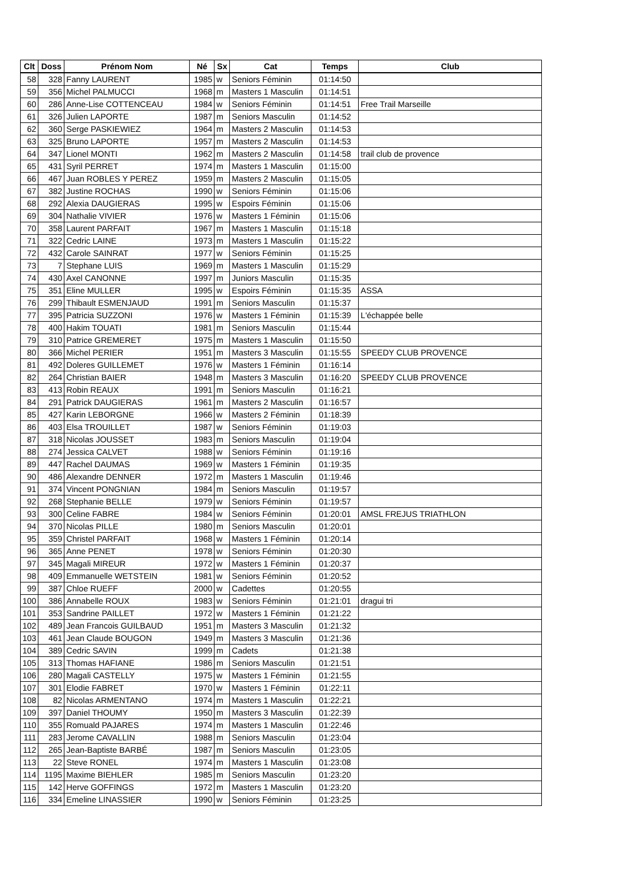| Clt | Doss | Prénom Nom | Né | Sx | Cat | Temps | Club |
| --- | --- | --- | --- | --- | --- | --- | --- |
| 58 | 328 | Fanny LAURENT | 1985 | w | Seniors Féminin | 01:14:50 | |
| 59 | 356 | Michel PALMUCCI | 1968 | m | Masters 1 Masculin | 01:14:51 | |
| 60 | 286 | Anne-Lise COTTENCEAU | 1984 | w | Seniors Féminin | 01:14:51 | Free Trail Marseille |
| 61 | 326 | Julien LAPORTE | 1987 | m | Seniors Masculin | 01:14:52 | |
| 62 | 360 | Serge PASKIEWIEZ | 1964 | m | Masters 2 Masculin | 01:14:53 | |
| 63 | 325 | Bruno LAPORTE | 1957 | m | Masters 2 Masculin | 01:14:53 | |
| 64 | 347 | Lionel MONTI | 1962 | m | Masters 2 Masculin | 01:14:58 | trail club de provence |
| 65 | 431 | Syril PERRET | 1974 | m | Masters 1 Masculin | 01:15:00 | |
| 66 | 467 | Juan ROBLES Y PEREZ | 1959 | m | Masters 2 Masculin | 01:15:05 | |
| 67 | 382 | Justine ROCHAS | 1990 | w | Seniors Féminin | 01:15:06 | |
| 68 | 292 | Alexia DAUGIERAS | 1995 | w | Espoirs Féminin | 01:15:06 | |
| 69 | 304 | Nathalie VIVIER | 1976 | w | Masters 1 Féminin | 01:15:06 | |
| 70 | 358 | Laurent PARFAIT | 1967 | m | Masters 1 Masculin | 01:15:18 | |
| 71 | 322 | Cedric LAINE | 1973 | m | Masters 1 Masculin | 01:15:22 | |
| 72 | 432 | Carole SAINRAT | 1977 | w | Seniors Féminin | 01:15:25 | |
| 73 | 7 | Stephane LUIS | 1969 | m | Masters 1 Masculin | 01:15:29 | |
| 74 | 430 | Axel CANONNE | 1997 | m | Juniors Masculin | 01:15:35 | |
| 75 | 351 | Eline MULLER | 1995 | w | Espoirs Féminin | 01:15:35 | ASSA |
| 76 | 299 | Thibault ESMENJAUD | 1991 | m | Seniors Masculin | 01:15:37 | |
| 77 | 395 | Patricia SUZZONI | 1976 | w | Masters 1 Féminin | 01:15:39 | L'échappée belle |
| 78 | 400 | Hakim TOUATI | 1981 | m | Seniors Masculin | 01:15:44 | |
| 79 | 310 | Patrice GREMERET | 1975 | m | Masters 1 Masculin | 01:15:50 | |
| 80 | 366 | Michel PERIER | 1951 | m | Masters 3 Masculin | 01:15:55 | SPEEDY CLUB PROVENCE |
| 81 | 492 | Doleres GUILLEMET | 1976 | w | Masters 1 Féminin | 01:16:14 | |
| 82 | 264 | Christian BAIER | 1948 | m | Masters 3 Masculin | 01:16:20 | SPEEDY CLUB PROVENCE |
| 83 | 413 | Robin REAUX | 1991 | m | Seniors Masculin | 01:16:21 | |
| 84 | 291 | Patrick DAUGIERAS | 1961 | m | Masters 2 Masculin | 01:16:57 | |
| 85 | 427 | Karin LEBORGNE | 1966 | w | Masters 2 Féminin | 01:18:39 | |
| 86 | 403 | Elsa TROUILLET | 1987 | w | Seniors Féminin | 01:19:03 | |
| 87 | 318 | Nicolas JOUSSET | 1983 | m | Seniors Masculin | 01:19:04 | |
| 88 | 274 | Jessica CALVET | 1988 | w | Seniors Féminin | 01:19:16 | |
| 89 | 447 | Rachel DAUMAS | 1969 | w | Masters 1 Féminin | 01:19:35 | |
| 90 | 486 | Alexandre DENNER | 1972 | m | Masters 1 Masculin | 01:19:46 | |
| 91 | 374 | Vincent PONGNIAN | 1984 | m | Seniors Masculin | 01:19:57 | |
| 92 | 268 | Stephanie BELLE | 1979 | w | Seniors Féminin | 01:19:57 | |
| 93 | 300 | Celine FABRE | 1984 | w | Seniors Féminin | 01:20:01 | AMSL FREJUS TRIATHLON |
| 94 | 370 | Nicolas PILLE | 1980 | m | Seniors Masculin | 01:20:01 | |
| 95 | 359 | Christel PARFAIT | 1968 | w | Masters 1 Féminin | 01:20:14 | |
| 96 | 365 | Anne PENET | 1978 | w | Seniors Féminin | 01:20:30 | |
| 97 | 345 | Magali MIREUR | 1972 | w | Masters 1 Féminin | 01:20:37 | |
| 98 | 409 | Emmanuelle WETSTEIN | 1981 | w | Seniors Féminin | 01:20:52 | |
| 99 | 387 | Chloe RUEFF | 2000 | w | Cadettes | 01:20:55 | |
| 100 | 386 | Annabelle ROUX | 1983 | w | Seniors Féminin | 01:21:01 | dragui tri |
| 101 | 353 | Sandrine PAILLET | 1972 | w | Masters 1 Féminin | 01:21:22 | |
| 102 | 489 | Jean Francois GUILBAUD | 1951 | m | Masters 3 Masculin | 01:21:32 | |
| 103 | 461 | Jean Claude BOUGON | 1949 | m | Masters 3 Masculin | 01:21:36 | |
| 104 | 389 | Cedric SAVIN | 1999 | m | Cadets | 01:21:38 | |
| 105 | 313 | Thomas HAFIANE | 1986 | m | Seniors Masculin | 01:21:51 | |
| 106 | 280 | Magali CASTELLY | 1975 | w | Masters 1 Féminin | 01:21:55 | |
| 107 | 301 | Elodie FABRET | 1970 | w | Masters 1 Féminin | 01:22:11 | |
| 108 | 82 | Nicolas ARMENTANO | 1974 | m | Masters 1 Masculin | 01:22:21 | |
| 109 | 397 | Daniel THOUMY | 1950 | m | Masters 3 Masculin | 01:22:39 | |
| 110 | 355 | Romuald PAJARES | 1974 | m | Masters 1 Masculin | 01:22:46 | |
| 111 | 283 | Jerome CAVALLIN | 1988 | m | Seniors Masculin | 01:23:04 | |
| 112 | 265 | Jean-Baptiste BARBÉ | 1987 | m | Seniors Masculin | 01:23:05 | |
| 113 | 22 | Steve RONEL | 1974 | m | Masters 1 Masculin | 01:23:08 | |
| 114 | 1195 | Maxime BIEHLER | 1985 | m | Seniors Masculin | 01:23:20 | |
| 115 | 142 | Herve GOFFINGS | 1972 | m | Masters 1 Masculin | 01:23:20 | |
| 116 | 334 | Emeline LINASSIER | 1990 | w | Seniors Féminin | 01:23:25 | |